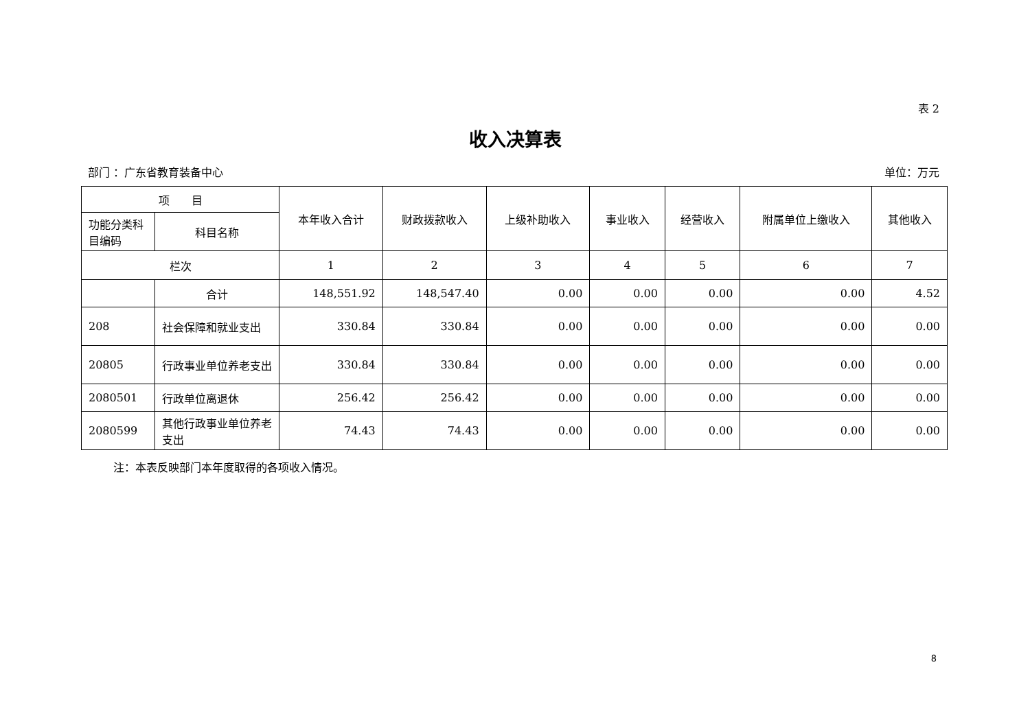表 2
收入决算表
部门 ：广东省教育装备中心 单位：万元
| 项 目 | | 本年收入合计 | 财政拨款收入 | 上级补助收入 | 事业收入 | 经营收入 | 附属单位上缴收入 | 其他收入 |
| --- | --- | --- | --- | --- | --- | --- | --- | --- |
| 功能分类科目编码 | 科目名称 | | | | | | | |
| 栏次 | | 1 | 2 | 3 | 4 | 5 | 6 | 7 |
| | 合计 | 148,551.92 | 148,547.40 | 0.00 | 0.00 | 0.00 | 0.00 | 4.52 |
| 208 | 社会保障和就业支出 | 330.84 | 330.84 | 0.00 | 0.00 | 0.00 | 0.00 | 0.00 |
| 20805 | 行政事业单位养老支出 | 330.84 | 330.84 | 0.00 | 0.00 | 0.00 | 0.00 | 0.00 |
| 2080501 | 行政单位离退休 | 256.42 | 256.42 | 0.00 | 0.00 | 0.00 | 0.00 | 0.00 |
| 2080599 | 其他行政事业单位养老支出 | 74.43 | 74.43 | 0.00 | 0.00 | 0.00 | 0.00 | 0.00 |
注：本表反映部门本年度取得的各项收入情况。
8